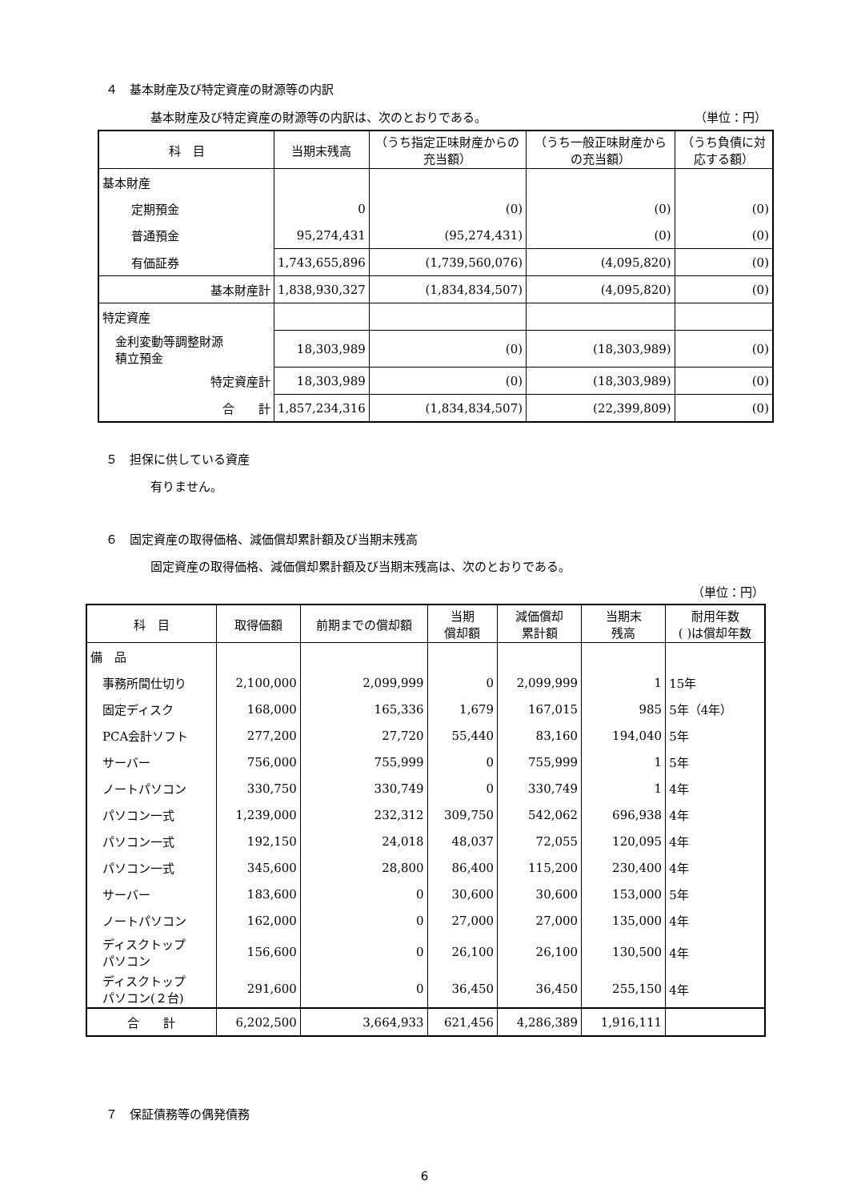４　基本財産及び特定資産の財源等の内訳
基本財産及び特定資産の財源等の内訳は、次のとおりである。 （単位：円）
| 科 目 | 当期末残高 | （うち指定正味財産からの充当額） | （うち一般正味財産からの充当額） | （うち負債に対応する額） |
| --- | --- | --- | --- | --- |
| 基本財産 | | | | |
| 定期預金 | 0 | (0) | (0) | (0) |
| 普通預金 | 95,274,431 | (95,274,431) | (0) | (0) |
| 有価証券 | 1,743,655,896 | (1,739,560,076) | (4,095,820) | (0) |
| 基本財産計 | 1,838,930,327 | (1,834,834,507) | (4,095,820) | (0) |
| 特定資産 | | | | |
| 金利変動等調整財源 積立預金 | 18,303,989 | (0) | (18,303,989) | (0) |
| 特定資産計 | 18,303,989 | (0) | (18,303,989) | (0) |
| 合 計 | 1,857,234,316 | (1,834,834,507) | (22,399,809) | (0) |
５　担保に供している資産
有りません。
６　固定資産の取得価格、減価償却累計額及び当期末残高
固定資産の取得価格、減価償却累計額及び当期末残高は、次のとおりである。
（単位：円）
| 科 目 | 取得価額 | 前期までの償却額 | 当期 償却額 | 減価償却 累計額 | 当期末 残高 | 耐用年数 ( )は償却年数 |
| --- | --- | --- | --- | --- | --- | --- |
| 備 品 | | | | | | |
| 事務所間仕切り | 2,100,000 | 2,099,999 | 0 | 2,099,999 | 1 | 15年 |
| 固定ディスク | 168,000 | 165,336 | 1,679 | 167,015 | 985 | 5年（4年） |
| PCA会計ソフト | 277,200 | 27,720 | 55,440 | 83,160 | 194,040 | 5年 |
| サーバー | 756,000 | 755,999 | 0 | 755,999 | 1 | 5年 |
| ノートパソコン | 330,750 | 330,749 | 0 | 330,749 | 1 | 4年 |
| パソコン一式 | 1,239,000 | 232,312 | 309,750 | 542,062 | 696,938 | 4年 |
| パソコン一式 | 192,150 | 24,018 | 48,037 | 72,055 | 120,095 | 4年 |
| パソコン一式 | 345,600 | 28,800 | 86,400 | 115,200 | 230,400 | 4年 |
| サーバー | 183,600 | 0 | 30,600 | 30,600 | 153,000 | 5年 |
| ノートパソコン | 162,000 | 0 | 27,000 | 27,000 | 135,000 | 4年 |
| ディスクトップ パソコン | 156,600 | 0 | 26,100 | 26,100 | 130,500 | 4年 |
| ディスクトップ パソコン(２台) | 291,600 | 0 | 36,450 | 36,450 | 255,150 | 4年 |
| 合 計 | 6,202,500 | 3,664,933 | 621,456 | 4,286,389 | 1,916,111 | |
７　保証債務等の偶発債務
6